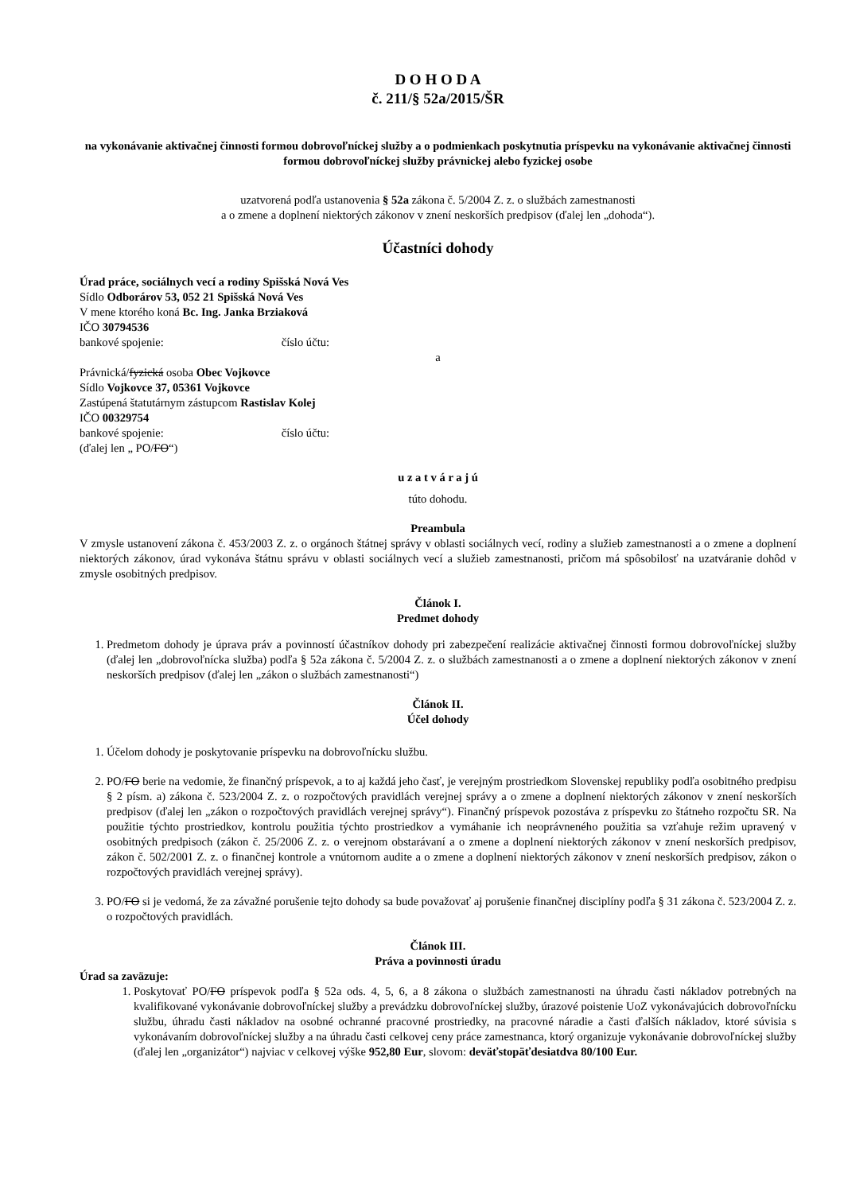D O H O D A
č. 211/§ 52a/2015/ŠR
na vykonávanie aktivačnej činnosti formou dobrovoľníckej služby a o podmienkach poskytnutia príspevku na vykonávanie aktivačnej činnosti formou dobrovoľníckej služby právnickej alebo fyzickej osobe
uzatvorená podľa ustanovenia § 52a zákona č. 5/2004 Z. z. o službách zamestnanosti
a o zmene a doplnení niektorých zákonov v znení neskorších predpisov (ďalej len „dohoda“).
Účastníci dohody
Úrad práce, sociálnych vecí a rodiny Spišská Nová Ves
Sídlo Odborárov 53, 052 21 Spišská Nová Ves
V mene ktorého koná Bc. Ing. Janka Brziaková
IČO 30794536
bankové spojenie: číslo účtu:
a
Právnická/fyzická osoba Obec Vojkovce
Sídlo Vojkovce 37, 05361 Vojkovce
Zastúpená štatutárnym zástupcom Rastislav Kolej
IČO 00329754
bankové spojenie: číslo účtu:
(ďalej len „ PO/FO“)
u z a t v á r a j ú
túto dohodu.
Preambula
V zmysle ustanovení zákona č. 453/2003 Z. z. o orgánoch štátnej správy v oblasti sociálnych vecí, rodiny a služieb zamestnanosti a o zmene a doplnení niektorých zákonov, úrad vykonáva štátnu správu v oblasti sociálnych vecí a služieb zamestnanosti, pričom má spôsobilosť na uzatváranie dohôd v zmysle osobitných predpisov.
Článok I.
Predmet dohody
1. Predmetom dohody je úprava práv a povinností účastníkov dohody pri zabezpečení realizácie aktivačnej činnosti formou dobrovoľníckej služby (ďalej len „dobrovoľnícka služba) podľa § 52a zákona č. 5/2004 Z. z. o službách zamestnanosti a o zmene a doplnení niektorých zákonov v znení neskorších predpisov (ďalej len „zákon o službách zamestnanosti“)
Článok II.
Účel dohody
1. Účelom dohody je poskytovanie príspevku na dobrovoľnícku službu.
2. PO/FO berie na vedomie, že finančný príspevok, a to aj každá jeho časť, je verejným prostriedkom Slovenskej republiky podľa osobitného predpisu § 2 písm. a) zákona č. 523/2004 Z. z. o rozpočtových pravidlách verejnej správy a o zmene a doplnení niektorých zákonov v znení neskorších predpisov (ďalej len „zákon o rozpočtových pravidlách verejnej správy“). Finančný príspevok pozostáva z príspevku zo štátneho rozpočtu SR. Na použitie týchto prostriedkov, kontrolu použitia týchto prostriedkov a vymáhanie ich neoprávneného použitia sa vzťahuje režim upravený v osobitných predpisoch (zákon č. 25/2006 Z. z. o verejnom obstarávaní a o zmene a doplnení niektorých zákonov v znení neskorších predpisov, zákon č. 502/2001 Z. z. o finančnej kontrole a vnútornom audite a o zmene a doplnení niektorých zákonov v znení neskorších predpisov, zákon o rozpočtových pravidlách verejnej správy).
3. PO/FO si je vedomá, že za závažné porušenie tejto dohody sa bude považovať aj porušenie finančnej disciplíny podľa § 31 zákona č. 523/2004 Z. z. o rozpočtových pravidlách.
Článok III.
Práva a povinnosti úradu
Úrad sa zaväzuje:
1. Poskytovať PO/FO príspevok podľa § 52a ods. 4, 5, 6, a 8 zákona o službách zamestnanosti na úhradu časti nákladov potrebných na kvalifikované vykonávanie dobrovoľníckej služby a prevádzku dobrovoľníckej služby, úrazové poistenie UoZ vykonávajúcich dobrovoľnícku službu, úhradu časti nákladov na osobné ochranné pracovné prostriedky, na pracovné náradie a časti ďalších nákladov, ktoré súvisia s vykonávaním dobrovoľníckej služby a na úhradu časti celkovej ceny práce zamestnanca, ktorý organizuje vykonávanie dobrovoľníckej služby (ďalej len „organizátor“) najviac v celkovej výške 952,80 Eur, slovom: deväťstopäťdesiatdva 80/100 Eur.